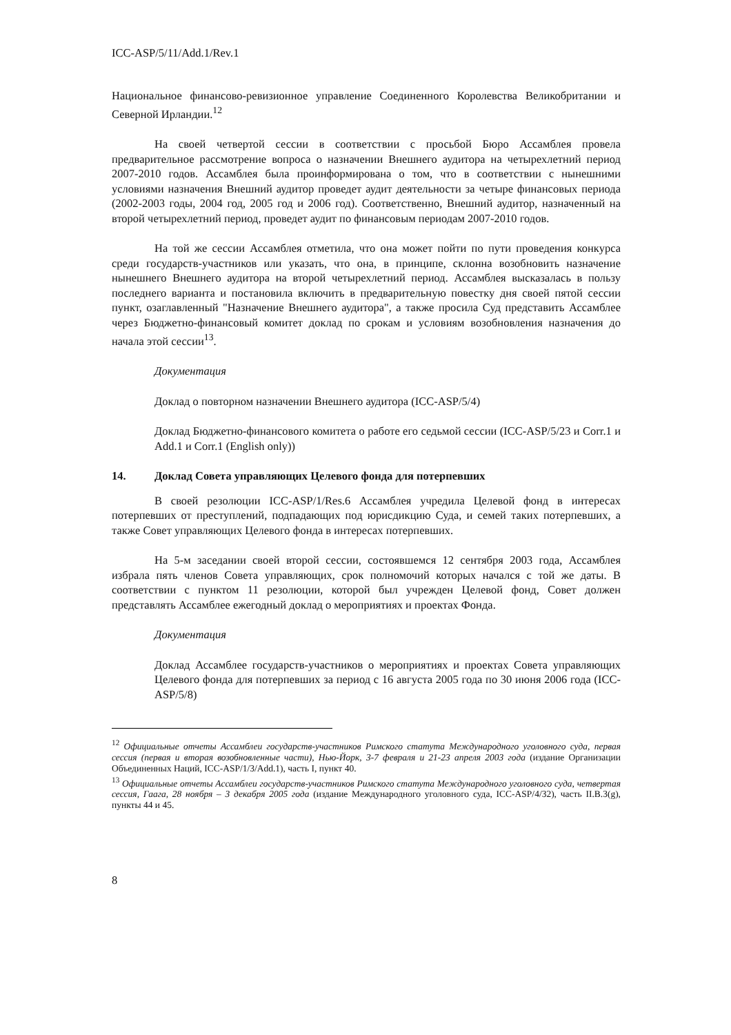ICC-ASP/5/11/Add.1/Rev.1
Национальное финансово-ревизионное управление Соединенного Королевства Великобритании и Северной Ирландии.<sup>12</sup>
На своей четвертой сессии в соответствии с просьбой Бюро Ассамблея провела предварительное рассмотрение вопроса о назначении Внешнего аудитора на четырехлетний период 2007-2010 годов. Ассамблея была проинформирована о том, что в соответствии с нынешними условиями назначения Внешний аудитор проведет аудит деятельности за четыре финансовых периода (2002-2003 годы, 2004 год, 2005 год и 2006 год). Соответственно, Внешний аудитор, назначенный на второй четырехлетний период, проведет аудит по финансовым периодам 2007-2010 годов.
На той же сессии Ассамблея отметила, что она может пойти по пути проведения конкурса среди государств-участников или указать, что она, в принципе, склонна возобновить назначение нынешнего Внешнего аудитора на второй четырехлетний период. Ассамблея высказалась в пользу последнего варианта и постановила включить в предварительную повестку дня своей пятой сессии пункт, озаглавленный "Назначение Внешнего аудитора", а также просила Суд представить Ассамблее через Бюджетно-финансовый комитет доклад по срокам и условиям возобновления назначения до начала этой сессии<sup>13</sup>.
Документация
Доклад о повторном назначении Внешнего аудитора (ICC-ASP/5/4)
Доклад Бюджетно-финансового комитета о работе его седьмой сессии (ICC-ASP/5/23 и Corr.1 и Add.1 и Corr.1 (English only))
14. Доклад Совета управляющих Целевого фонда для потерпевших
В своей резолюции ICC-ASP/1/Res.6 Ассамблея учредила Целевой фонд в интересах потерпевших от преступлений, подпадающих под юрисдикцию Суда, и семей таких потерпевших, а также Совет управляющих Целевого фонда в интересах потерпевших.
На 5-м заседании своей второй сессии, состоявшемся 12 сентября 2003 года, Ассамблея избрала пять членов Совета управляющих, срок полномочий которых начался с той же даты. В соответствии с пунктом 11 резолюции, которой был учрежден Целевой фонд, Совет должен представлять Ассамблее ежегодный доклад о мероприятиях и проектах Фонда.
Документация
Доклад Ассамблее государств-участников о мероприятиях и проектах Совета управляющих Целевого фонда для потерпевших за период с 16 августа 2005 года по 30 июня 2006 года (ICC-ASP/5/8)
<sup>12</sup> Официальные отчеты Ассамблеи государств-участников Римского статута Международного уголовного суда, первая сессия (первая и вторая возобновленные части), Нью-Йорк, 3-7 февраля и 21-23 апреля 2003 года (издание Организации Объединенных Наций, ICC-ASP/1/3/Add.1), часть I, пункт 40.
<sup>13</sup> Официальные отчеты Ассамблеи государств-участников Римского статута Международного уголовного суда, четвертая сессия, Гаага, 28 ноября – 3 декабря 2005 года (издание Международного уголовного суда, ICC-ASP/4/32), часть II.B.3(g), пункты 44 и 45.
8